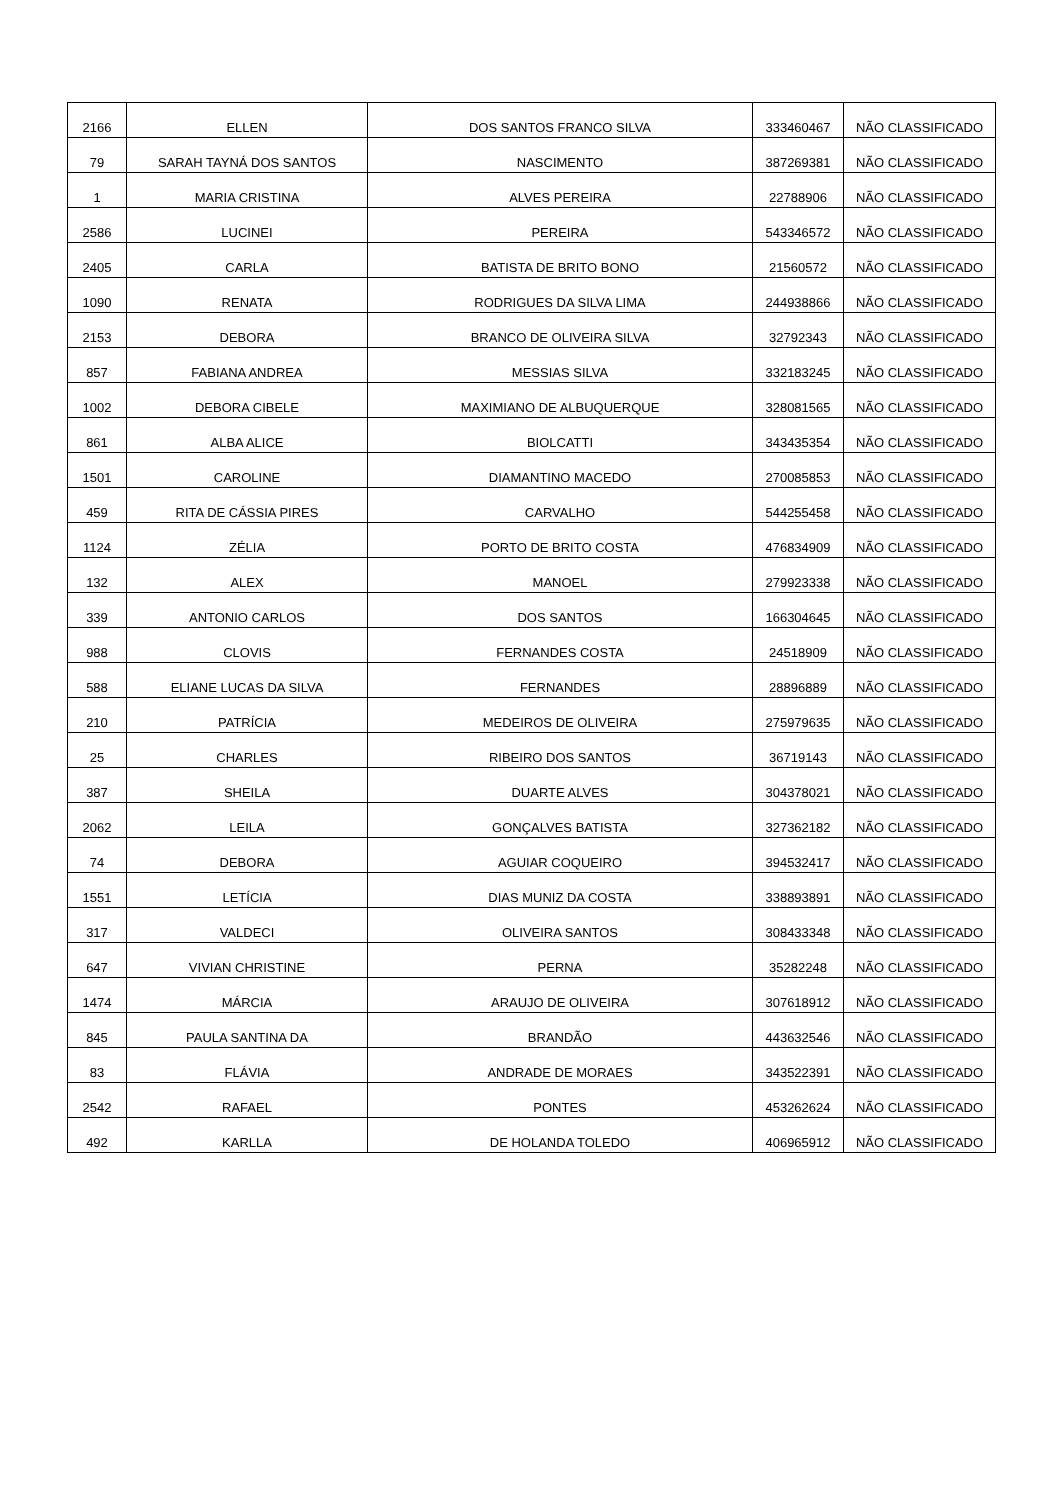| 2166 | ELLEN | DOS SANTOS FRANCO SILVA | 333460467 | NÃO CLASSIFICADO |
| 79 | SARAH TAYNÁ DOS SANTOS | NASCIMENTO | 387269381 | NÃO CLASSIFICADO |
| 1 | MARIA CRISTINA | ALVES PEREIRA | 22788906 | NÃO CLASSIFICADO |
| 2586 | LUCINEI | PEREIRA | 543346572 | NÃO CLASSIFICADO |
| 2405 | CARLA | BATISTA DE BRITO BONO | 21560572 | NÃO CLASSIFICADO |
| 1090 | RENATA | RODRIGUES DA SILVA LIMA | 244938866 | NÃO CLASSIFICADO |
| 2153 | DEBORA | BRANCO DE OLIVEIRA SILVA | 32792343 | NÃO CLASSIFICADO |
| 857 | FABIANA ANDREA | MESSIAS SILVA | 332183245 | NÃO CLASSIFICADO |
| 1002 | DEBORA CIBELE | MAXIMIANO DE ALBUQUERQUE | 328081565 | NÃO CLASSIFICADO |
| 861 | ALBA ALICE | BIOLCATTI | 343435354 | NÃO CLASSIFICADO |
| 1501 | CAROLINE | DIAMANTINO MACEDO | 270085853 | NÃO CLASSIFICADO |
| 459 | RITA DE CÁSSIA PIRES | CARVALHO | 544255458 | NÃO CLASSIFICADO |
| 1124 | ZÉLIA | PORTO DE BRITO COSTA | 476834909 | NÃO CLASSIFICADO |
| 132 | ALEX | MANOEL | 279923338 | NÃO CLASSIFICADO |
| 339 | ANTONIO CARLOS | DOS SANTOS | 166304645 | NÃO CLASSIFICADO |
| 988 | CLOVIS | FERNANDES COSTA | 24518909 | NÃO CLASSIFICADO |
| 588 | ELIANE LUCAS DA SILVA | FERNANDES | 28896889 | NÃO CLASSIFICADO |
| 210 | PATRÍCIA | MEDEIROS DE OLIVEIRA | 275979635 | NÃO CLASSIFICADO |
| 25 | CHARLES | RIBEIRO DOS SANTOS | 36719143 | NÃO CLASSIFICADO |
| 387 | SHEILA | DUARTE ALVES | 304378021 | NÃO CLASSIFICADO |
| 2062 | LEILA | GONÇALVES BATISTA | 327362182 | NÃO CLASSIFICADO |
| 74 | DEBORA | AGUIAR COQUEIRO | 394532417 | NÃO CLASSIFICADO |
| 1551 | LETÍCIA | DIAS MUNIZ DA COSTA | 338893891 | NÃO CLASSIFICADO |
| 317 | VALDECI | OLIVEIRA SANTOS | 308433348 | NÃO CLASSIFICADO |
| 647 | VIVIAN CHRISTINE | PERNA | 35282248 | NÃO CLASSIFICADO |
| 1474 | MÁRCIA | ARAUJO DE OLIVEIRA | 307618912 | NÃO CLASSIFICADO |
| 845 | PAULA SANTINA DA | BRANDÃO | 443632546 | NÃO CLASSIFICADO |
| 83 | FLÁVIA | ANDRADE DE MORAES | 343522391 | NÃO CLASSIFICADO |
| 2542 | RAFAEL | PONTES | 453262624 | NÃO CLASSIFICADO |
| 492 | KARLLA | DE HOLANDA TOLEDO | 406965912 | NÃO CLASSIFICADO |